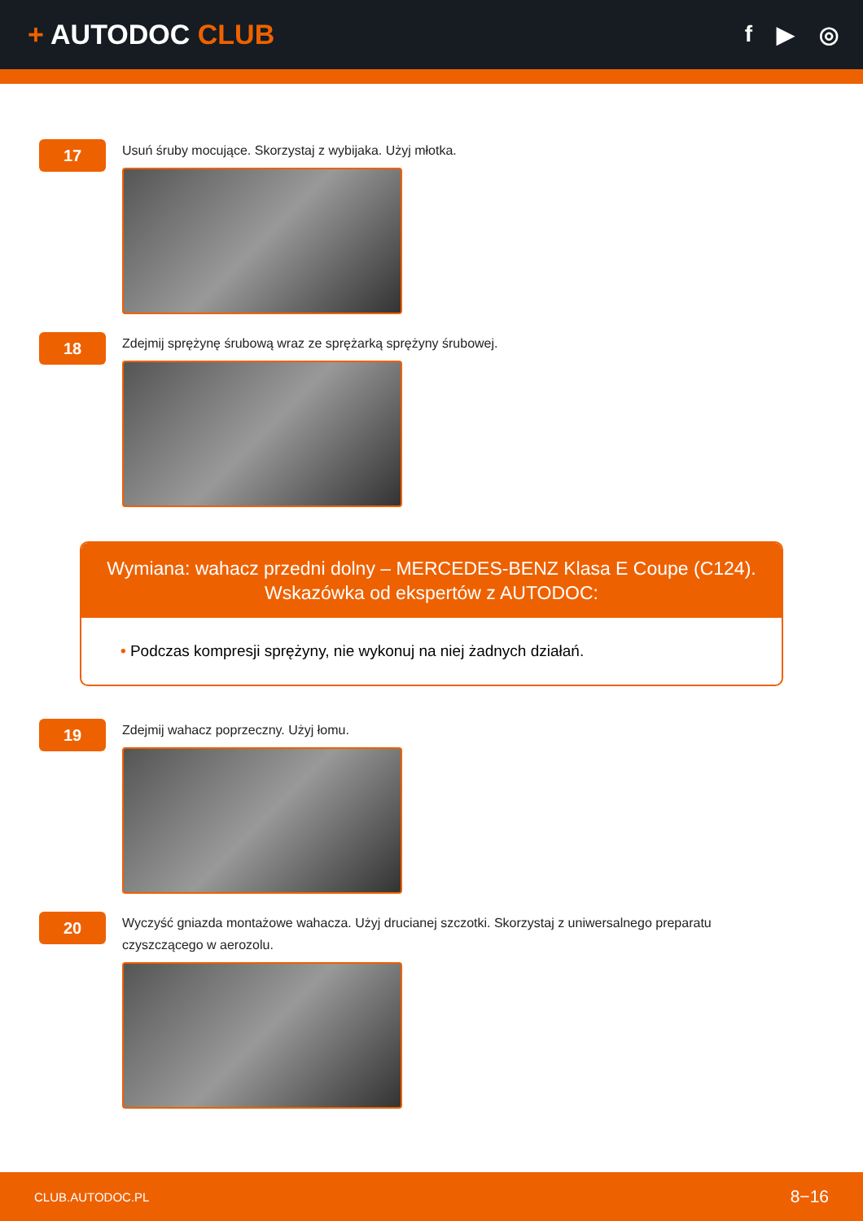+ AUTODOC CLUB
f ▶ ◎
17
Usuń śruby mocujące. Skorzystaj z wybijaka. Użyj młotka.
18
Zdejmij sprężynę śrubową wraz ze sprężarką sprężyny śrubowej.
Wymiana: wahacz przedni dolny – MERCEDES-BENZ Klasa E Coupe (C124).
Wskazówka od ekspertów z AUTODOC:
• Podczas kompresji sprężyny, nie wykonuj na niej żadnych działań.
19
Zdejmij wahacz poprzeczny. Użyj łomu.
20
Wyczyść gniazda montażowe wahacza. Użyj drucianej szczotki. Skorzystaj z uniwersalnego preparatu czyszczącego w aerozolu.
CLUB.AUTODOC.PL 8−16